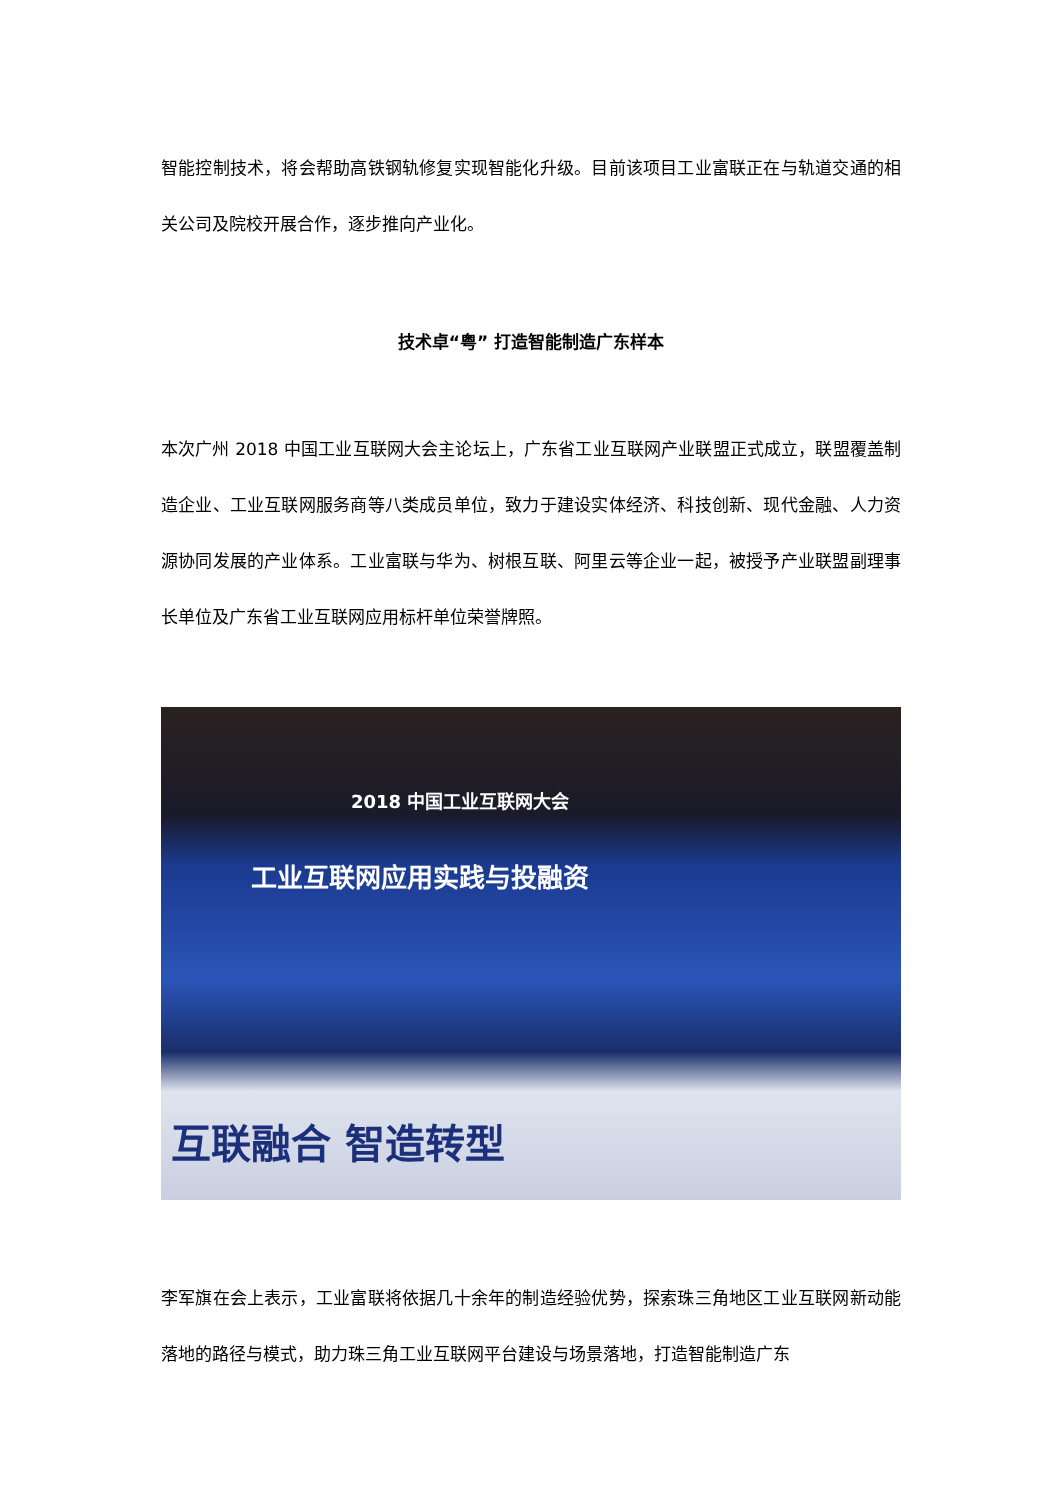智能控制技术，将会帮助高铁钢轨修复实现智能化升级。目前该项目工业富联正在与轨道交通的相关公司及院校开展合作，逐步推向产业化。
技术卓“粤” 打造智能制造广东样本
本次广州 2018 中国工业互联网大会主论坛上，广东省工业互联网产业联盟正式成立，联盟覆盖制造企业、工业互联网服务商等八类成员单位，致力于建设实体经济、科技创新、现代金融、人力资源协同发展的产业体系。工业富联与华为、树根互联、阿里云等企业一起，被授予产业联盟副理事长单位及广东省工业互联网应用标杆单位荣誉牌照。
2018 中国工业互联网大会
工业互联网应用实践与投融资
互联融合 智造转型
李军旗在会上表示，工业富联将依据几十余年的制造经验优势，探索珠三角地区工业互联网新动能落地的路径与模式，助力珠三角工业互联网平台建设与场景落地，打造智能制造广东